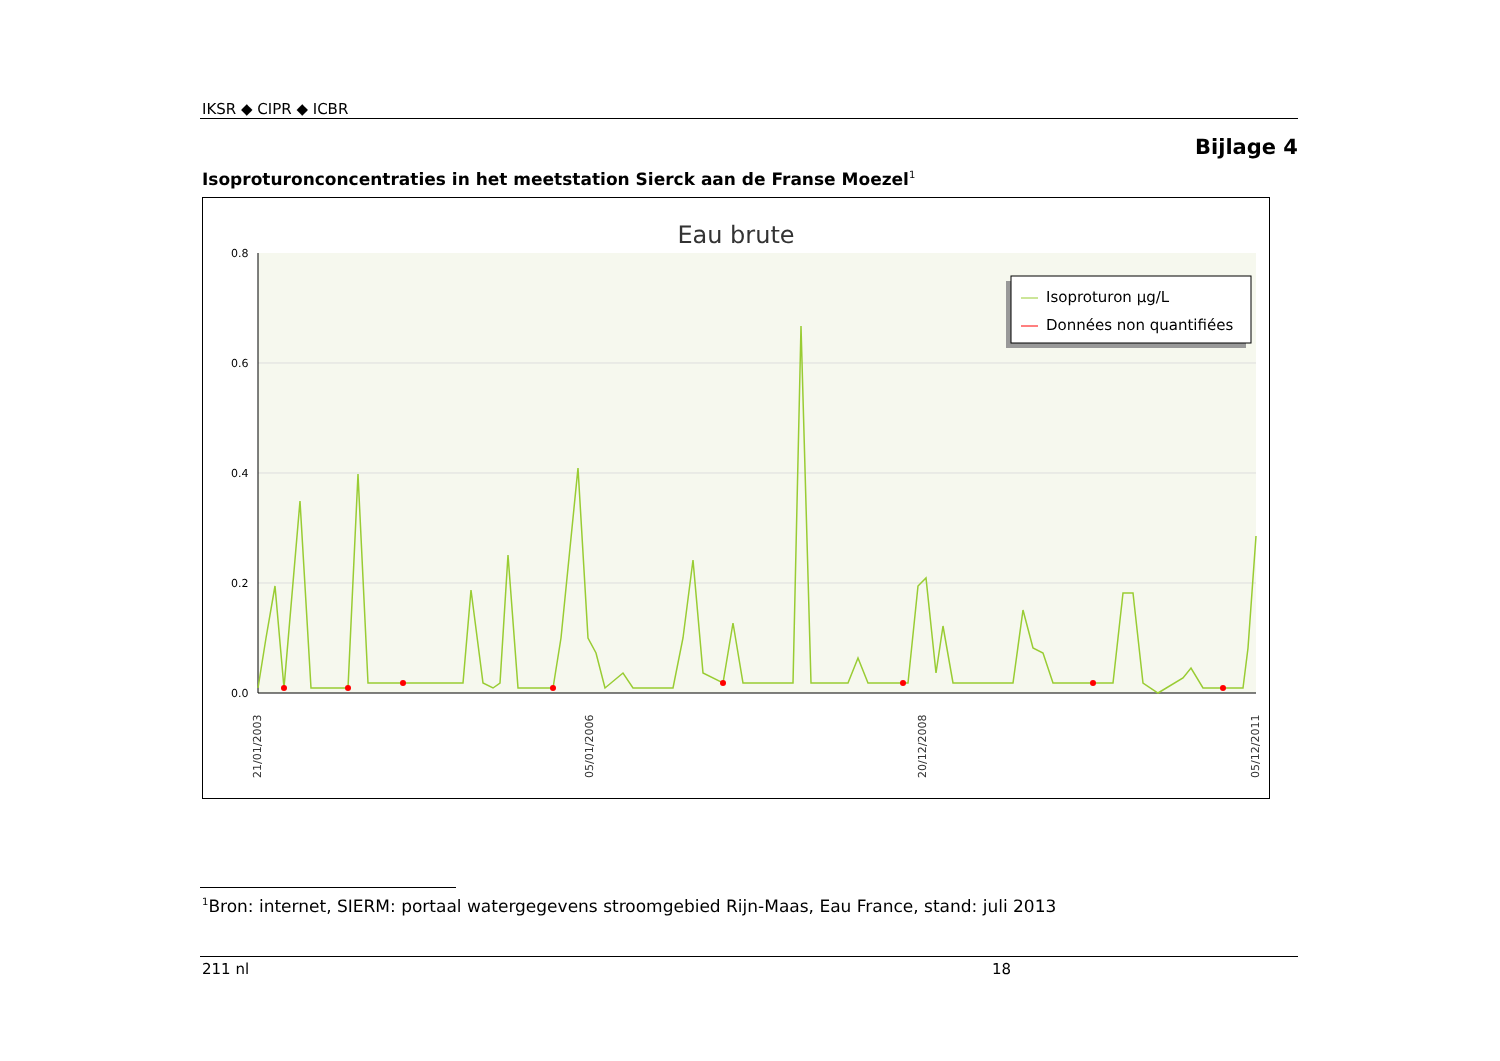IKSR ◆ CIPR ◆ ICBR
Bijlage 4
Isoproturonconcentraties in het meetstation Sierck aan de Franse Moezel<sup>1</sup>
Eau brute
0.8
0.6
0.4
0.2
0.0
21/01/2003
05/01/2006
20/12/2008
05/12/2011
Isoproturon µg/L
Données non quantifiées
<sup>1</sup> Bron: internet, SIERM: portaal watergegevens stroomgebied Rijn-Maas, Eau France, stand: juli 2013
211 nl 18